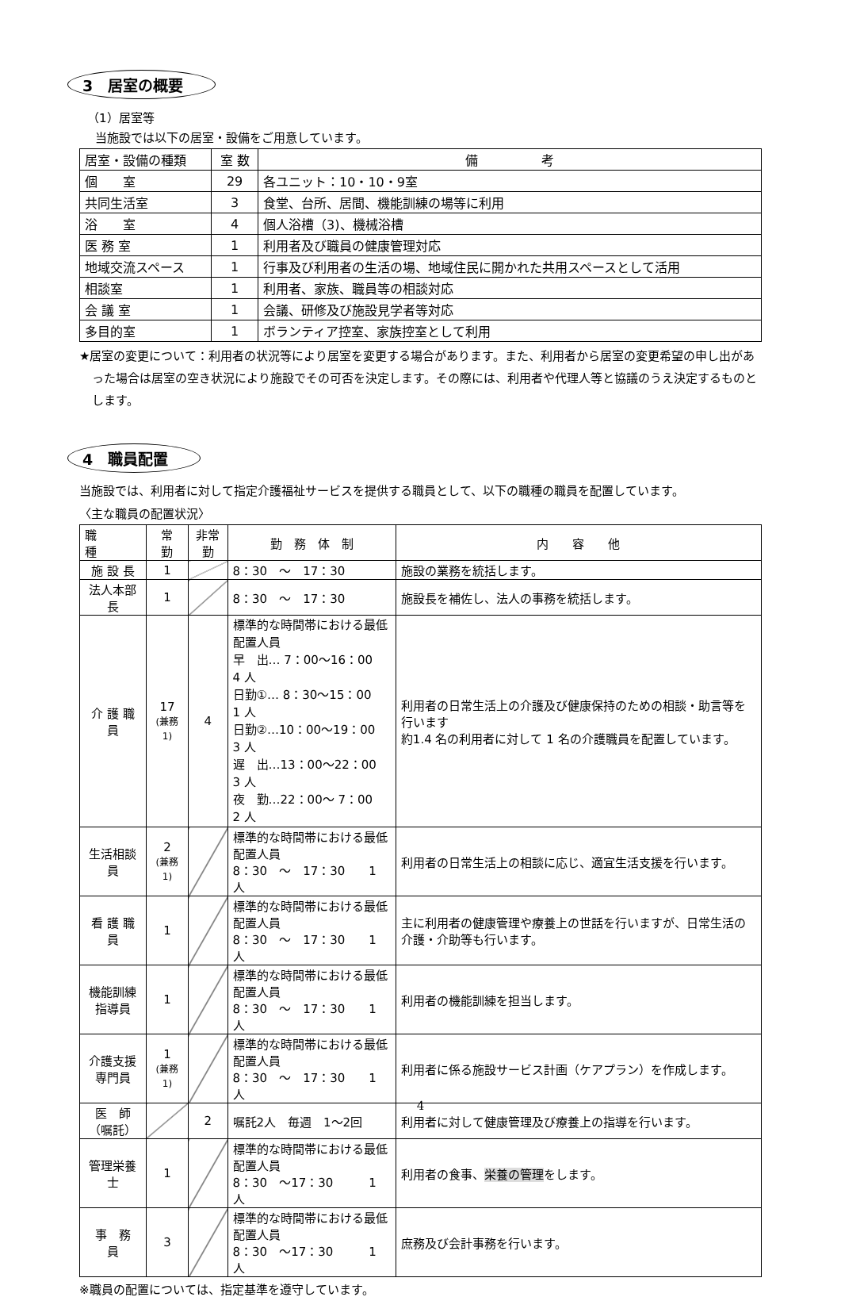3　居室の概要
（1）居室等
当施設では以下の居室・設備をご用意しています。
| 居室・設備の種類 | 室 数 | 備 考 |
| --- | --- | --- |
| 個 室 | 29 | 各ユニット：10・10・9室 |
| 共同生活室 | 3 | 食堂、台所、居間、機能訓練の場等に利用 |
| 浴 室 | 4 | 個人浴槽（3)、機械浴槽 |
| 医 務 室 | 1 | 利用者及び職員の健康管理対応 |
| 地域交流スペース | 1 | 行事及び利用者の生活の場、地域住民に開かれた共用スペースとして活用 |
| 相談室 | 1 | 利用者、家族、職員等の相談対応 |
| 会 議 室 | 1 | 会議、研修及び施設見学者等対応 |
| 多目的室 | 1 | ボランティア控室、家族控室として利用 |
★居室の変更について：利用者の状況等により居室を変更する場合があります。また、利用者から居室の変更希望の申し出があった場合は居室の空き状況により施設でその可否を決定します。その際には、利用者や代理人等と協議のうえ決定するものとします。
4　職員配置
当施設では、利用者に対して指定介護福祉サービスを提供する職員として、以下の職種の職員を配置しています。
〈主な職員の配置状況〉
| 職 種 | 常 勤 | 非常勤 | 勤 務 体 制 | 内 容 他 |
| --- | --- | --- | --- | --- |
| 施 設 長 | 1 | | 8：30 ～ 17：30 | 施設の業務を統括します。 |
| 法人本部長 | 1 | | 8：30 ～ 17：30 | 施設長を補佐し、法人の事務を統括します。 |
| 介 護 職 員 | 17 (兼務1) | 4 | 標準的な時間帯における最低配置人員 早 出… 7：00～16：00 4 人 日勤①… 8：30～15：00 1 人 日勤②…10：00～19：00 3 人 遅 出…13：00～22：00 3 人 夜 勤…22：00～ 7：00 2 人 | 利用者の日常生活上の介護及び健康保持のための相談・助言等を行います 約1.4 名の利用者に対して 1 名の介護職員を配置しています。 |
| 生活相談員 | 2 (兼務1) | | 標準的な時間帯における最低配置人員 8：30 ～ 17：30 1 人 | 利用者の日常生活上の相談に応じ、適宜生活支援を行います。 |
| 看 護 職 員 | 1 | | 標準的な時間帯における最低配置人員 8：30 ～ 17：30 1 人 | 主に利用者の健康管理や療養上の世話を行いますが、日常生活の介護・介助等も行います。 |
| 機能訓練 指導員 | 1 | | 標準的な時間帯における最低配置人員 8：30 ～ 17：30 1 人 | 利用者の機能訓練を担当します。 |
| 介護支援 専門員 | 1 (兼務1) | | 標準的な時間帯における最低配置人員 8：30 ～ 17：30 1 人 | 利用者に係る施設サービス計画（ケアプラン）を作成します。 |
| 医 師 （嘱託） | | 2 | 嘱託2人 毎週 1～2回 | 利用者に対して健康管理及び療養上の指導を行います。 |
| 管理栄養士 | 1 | | 標準的な時間帯における最低配置人員 8：30 ～17：30 1 人 | 利用者の食事、 栄養の管理 をします。 |
| 事 務 員 | 3 | | 標準的な時間帯における最低配置人員 8：30 ～17：30 1 人 | 庶務及び会計事務を行います。 |
※職員の配置については、指定基準を遵守しています。
4